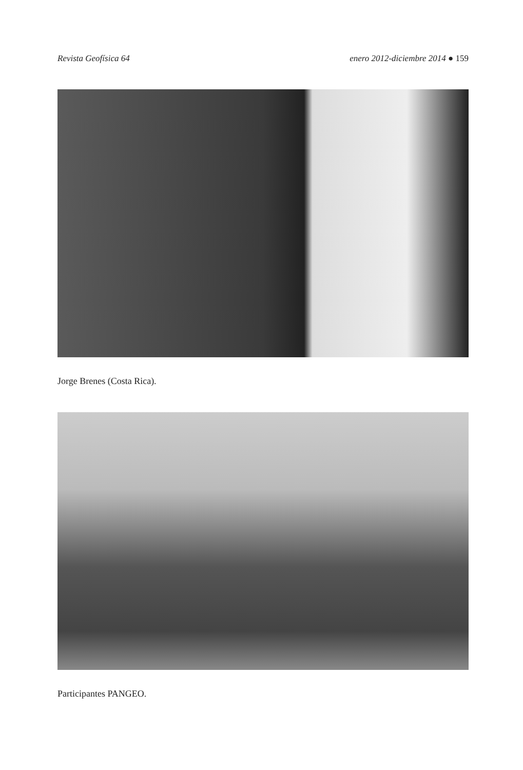Revista Geofísica 64 enero 2012-diciembre 2014 ● 159
Jorge Brenes (Costa Rica).
Participantes PANGEO.